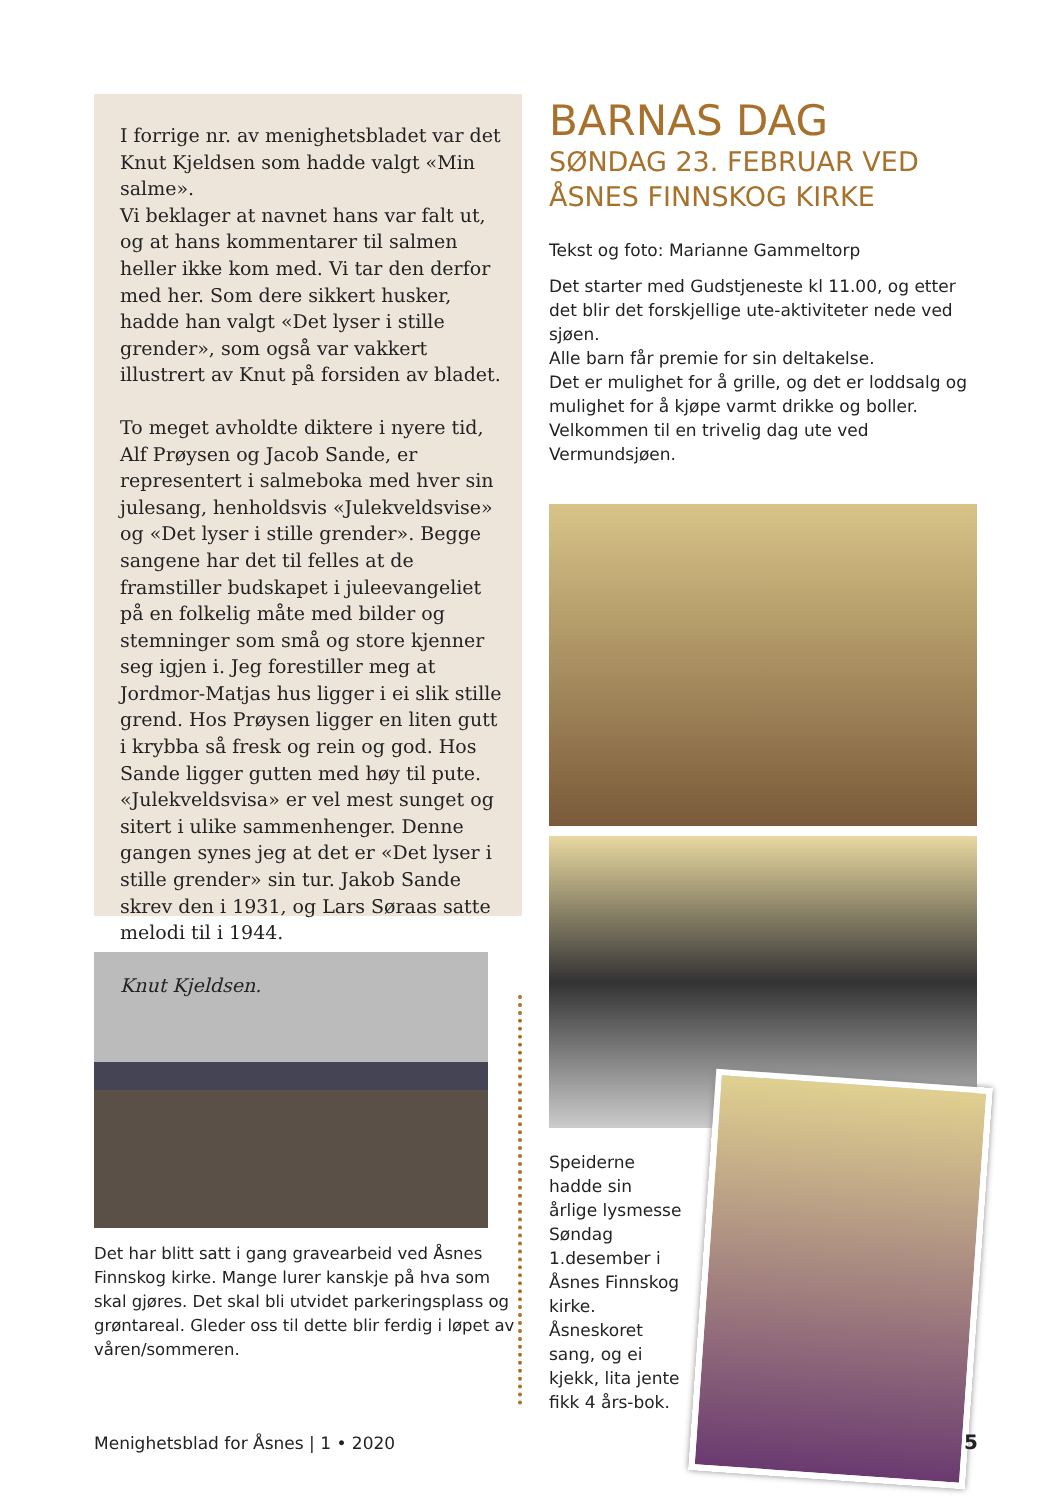I forrige nr. av menighetsbladet var det Knut Kjeldsen som hadde valgt «Min salme».
Vi beklager at navnet hans var falt ut, og at hans kommentarer til salmen heller ikke kom med. Vi tar den derfor med her. Som dere sikkert husker, hadde han valgt «Det lyser i stille grender», som også var vakkert illustrert av Knut på forsiden av bladet.
To meget avholdte diktere i nyere tid, Alf Prøysen og Jacob Sande, er representert i salmeboka med hver sin julesang, hen­holdsvis «Julekveldsvise» og «Det lyser i stille grender». Begge sangene har det til felles at de framstiller budskapet i jule­evangeliet på en folkelig måte med bilder og stemninger som små og store kjenner seg igjen i. Jeg forestiller meg at Jordmor-Matjas hus ligger i ei slik stille grend. Hos Prøysen ligger en liten gutt i krybba så fresk og rein og god. Hos Sande ligger gutten med høy til pute. «Julekveldsvisa» er vel mest sunget og sitert i ulike sam­menhenger. Denne gangen synes jeg at det er «Det lyser i stille grender» sin tur. Jakob Sande skrev den i 1931, og Lars Søraas satte melodi til i 1944.
Knut Kjeldsen.
Det har blitt satt i gang gravearbeid ved Åsnes Finnskog kirke. Mange lurer kanskje på hva som skal gjøres. Det skal bli utvidet parkeringsplass og grøntareal. Gleder oss til dette blir ferdig i løpet av våren/sommeren.
BARNAS DAG
SØNDAG 23. FEBRUAR VED ÅSNES FINNSKOG KIRKE
Tekst og foto: Marianne Gammeltorp
Det starter med Gudstjeneste kl 11.00, og et­ter det blir det forskjellige ute-aktiviteter nede ved sjøen.
Alle barn får premie for sin deltakelse.
Det er mulighet for å grille, og det er loddsalg og mulighet for å kjøpe varmt drikke og boller.
Velkommen til en trivelig dag ute ved Vermundsjøen.
Speiderne hadde sin årlige lys­messe Søndag 1.desember i Åsnes Finnskog kirke.
Åsneskoret sang, og ei kjekk, lita jente fikk 4 års-bok.
Menighetsblad for Åsnes | 1 • 2020
5